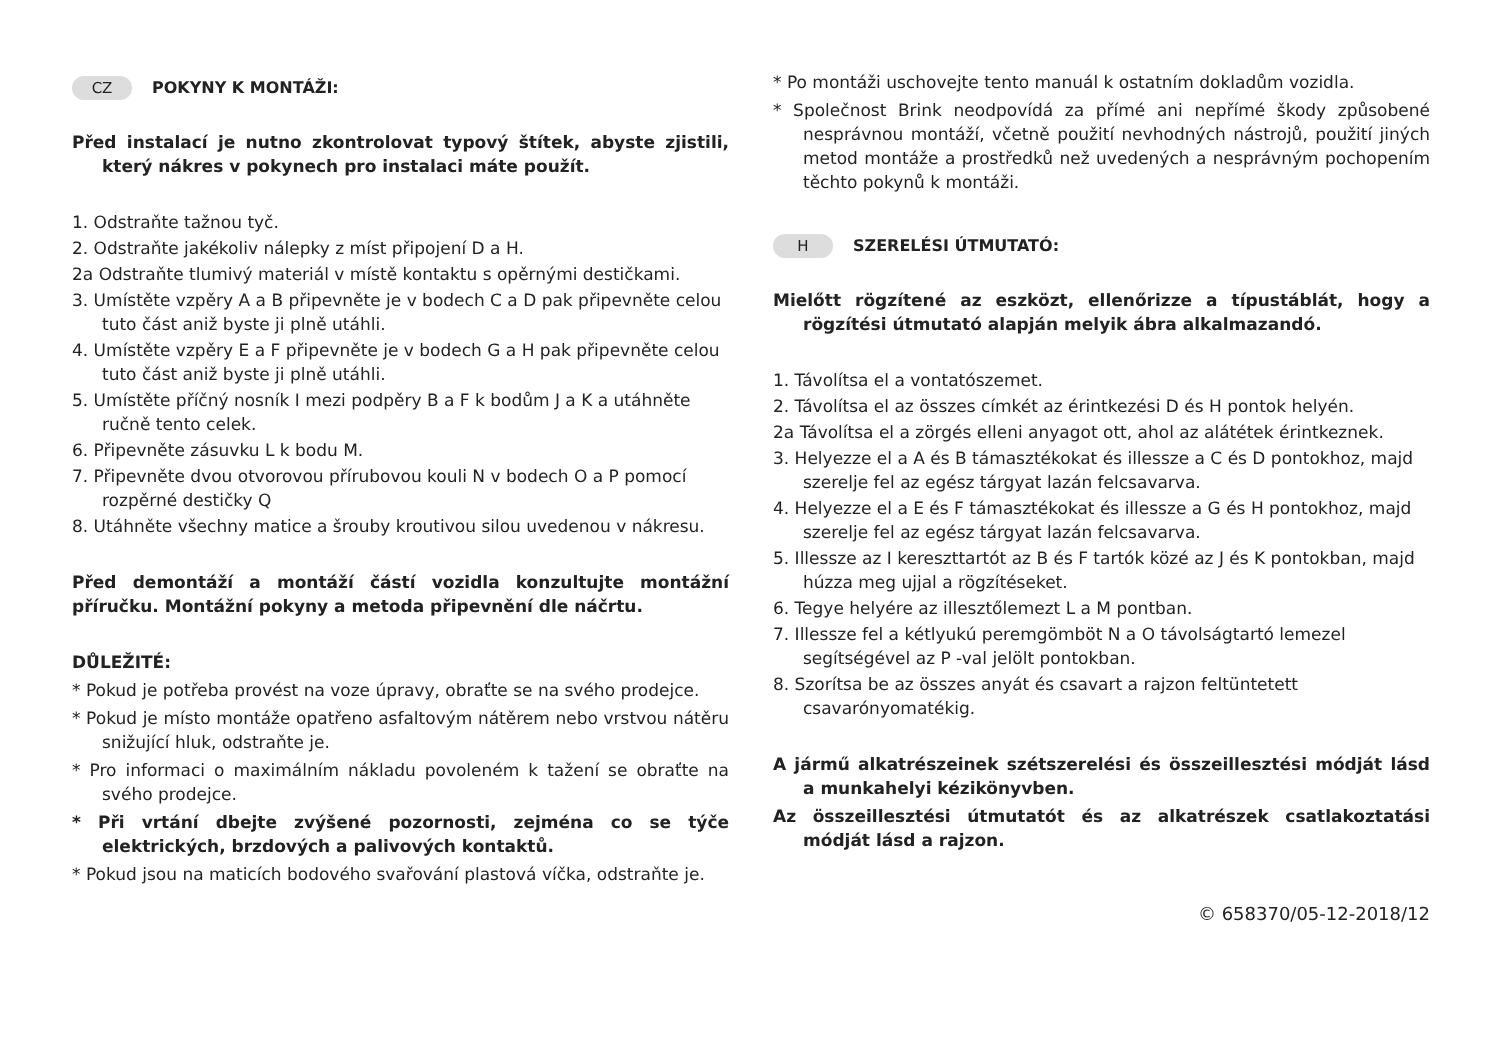CZ POKYNY K MONTÁŽI:
Před instalací je nutno zkontrolovat typový štítek, abyste zjistili, který nákres v pokynech pro instalaci máte použít.
1. Odstraňte tažnou tyč.
2. Odstraňte jakékoliv nálepky z míst připojení D a H.
2a Odstraňte tlumivý materiál v místě kontaktu s opěrnými destičkami.
3. Umístěte vzpěry A a B připevněte je v bodech C a D pak připevněte celou tuto část aniž byste ji plně utáhli.
4. Umístěte vzpěry E a F připevněte je v bodech G a H pak připevněte celou tuto část aniž byste ji plně utáhli.
5. Umístěte příčný nosník I mezi podpěry B a F k bodům J a K a utáhněte ručně tento celek.
6. Připevněte zásuvku L k bodu M.
7. Připevněte dvou otvorovou přírubovou kouli N v bodech O a P pomocí rozpěrné destičky Q
8. Utáhněte všechny matice a šrouby kroutivou silou uvedenou v nákresu.
Před demontáží a montáží částí vozidla konzultujte montážní příručku. Montážní pokyny a metoda připevnění dle náčrtu.
DŮLEŽITÉ:
* Pokud je potřeba provést na voze úpravy, obraťte se na svého prodejce.
* Pokud je místo montáže opatřeno asfaltovým nátěrem nebo vrstvou nátěru snižující hluk, odstraňte je.
* Pro informaci o maximálním nákladu povoleném k tažení se obraťte na svého prodejce.
* Při vrtání dbejte zvýšené pozornosti, zejména co se týče elektrických, brzdových a palivových kontaktů.
* Pokud jsou na maticích bodového svařování plastová víčka, odstraňte je.
* Po montáži uschovejte tento manuál k ostatním dokladům vozidla.
* Společnost Brink neodpovídá za přímé ani nepřímé škody způsobené nesprávnou montáží, včetně použití nevhodných nástrojů, použití jiných metod montáže a prostředků než uvedených a nesprávným pochopením těchto pokynů k montáži.
H SZERELÉSI ÚTMUTATÓ:
Mielőtt rögzítené az eszközt, ellenőrizze a típustáblát, hogy a rögzítési útmutató alapján melyik ábra alkalmazandó.
1. Távolítsa el a vontatószemet.
2. Távolítsa el az összes címkét az érintkezési D és H pontok helyén.
2a Távolítsa el a zörgés elleni anyagot ott, ahol az alátétek érintkeznek.
3. Helyezze el a A és B támasztékokat és illessze a C és D pontokhoz, majd szerelje fel az egész tárgyat lazán felcsavarva.
4. Helyezze el a E és F támasztékokat és illessze a G és H pontokhoz, majd szerelje fel az egész tárgyat lazán felcsavarva.
5. Illessze az I kereszttartót az B és F tartók közé az J és K pontokban, majd húzza meg ujjal a rögzítéseket.
6. Tegye helyére az illesztőlemezt L a M pontban.
7. Illessze fel a kétlyukú peremgömböt N a O távolságtartó lemezel segítségével az P -val jelölt pontokban.
8. Szorítsa be az összes anyát és csavart a rajzon feltüntetett csavarónyomatékig.
A jármű alkatrészeinek szétszerelési és összeillesztési módját lásd a munkahelyi kézikönyvben.
Az összeillesztési útmutatót és az alkatrészek csatlakoztatási módját lásd a rajzon.
© 658370/05-12-2018/12